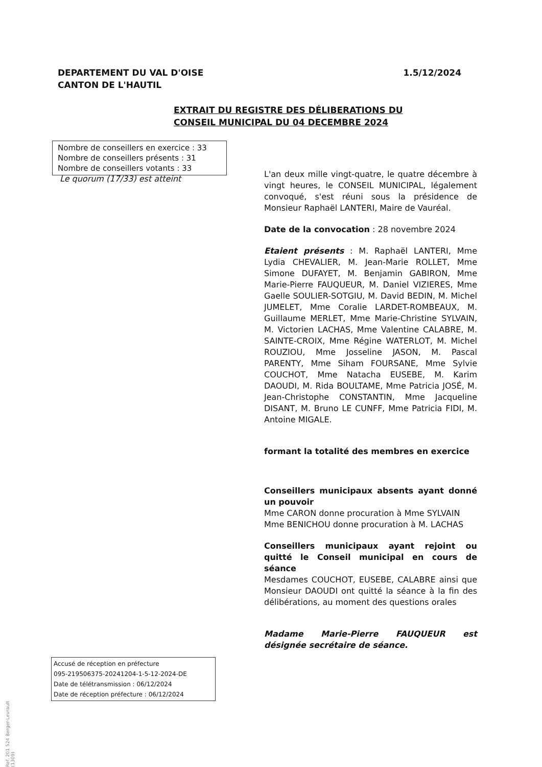DEPARTEMENT DU VAL D'OISE
CANTON DE L'HAUTIL
1.5/12/2024
EXTRAIT DU REGISTRE DES DÉLIBERATIONS DU
CONSEIL MUNICIPAL DU 04 DECEMBRE 2024
Nombre de conseillers en exercice : 33
Nombre de conseillers présents : 31
Nombre de conseillers votants : 33
Le quorum (17/33) est atteint
L'an deux mille vingt-quatre, le quatre décembre à vingt heures, le CONSEIL MUNICIPAL, légalement convoqué, s'est réuni sous la présidence de Monsieur Raphaël LANTERI, Maire de Vauréal.
Date de la convocation : 28 novembre 2024
Etaient présents : M. Raphaël LANTERI, Mme Lydia CHEVALIER, M. Jean-Marie ROLLET, Mme Simone DUFAYET, M. Benjamin GABIRON, Mme Marie-Pierre FAUQUEUR, M. Daniel VIZIERES, Mme Gaelle SOULIER-SOTGIU, M. David BEDIN, M. Michel JUMELET, Mme Coralie LARDET-ROMBEAUX, M. Guillaume MERLET, Mme Marie-Christine SYLVAIN, M. Victorien LACHAS, Mme Valentine CALABRE, M. SAINTE-CROIX, Mme Régine WATERLOT, M. Michel ROUZIOU, Mme Josseline JASON, M. Pascal PARENTY, Mme Siham FOURSANE, Mme Sylvie COUCHOT, Mme Natacha EUSEBE, M. Karim DAOUDI, M. Rida BOULTAME, Mme Patricia JOSÉ, M. Jean-Christophe CONSTANTIN, Mme Jacqueline DISANT, M. Bruno LE CUNFF, Mme Patricia FIDI, M. Antoine MIGALE.
formant la totalité des membres en exercice
Conseillers municipaux absents ayant donné un pouvoir
Mme CARON donne procuration à Mme SYLVAIN
Mme BENICHOU donne procuration à M. LACHAS
Conseillers municipaux ayant rejoint ou quitté le Conseil municipal en cours de séance
Mesdames COUCHOT, EUSEBE, CALABRE ainsi que Monsieur DAOUDI ont quitté la séance à la fin des délibérations, au moment des questions orales
Madame Marie-Pierre FAUQUEUR est désignée secrétaire de séance.
Accusé de réception en préfecture
095-219506375-20241204-1-5-12-2024-DE
Date de télétransmission : 06/12/2024
Date de réception préfecture : 06/12/2024
Ref. 201 524 Berger-Levrault (1309)